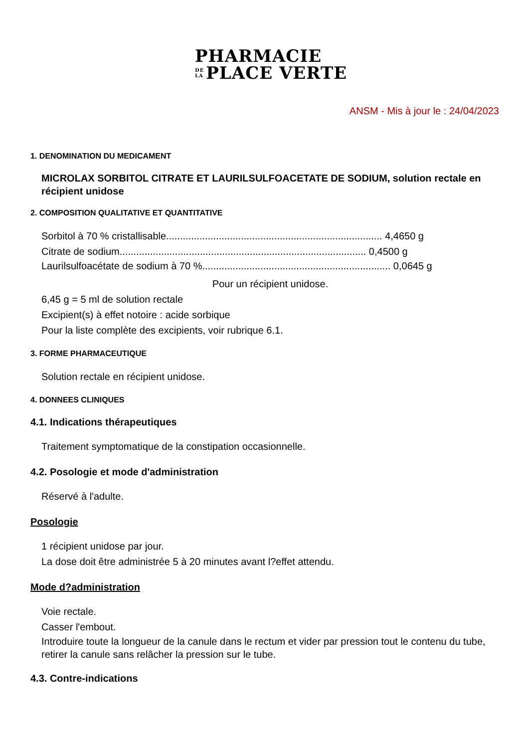PHARMACIE
DE
LA PLACE VERTE
ANSM - Mis à jour le : 24/04/2023
1. DENOMINATION DU MEDICAMENT
MICROLAX SORBITOL CITRATE ET LAURILSULFOACETATE DE SODIUM, solution rectale en récipient unidose
2. COMPOSITION QUALITATIVE ET QUANTITATIVE
Sorbitol à 70 % cristallisable.............................................................................. 4,4650 g
Citrate de sodium......................................................................................... 0,4500 g
Laurilsulfoacétate de sodium à 70 %.................................................................... 0,0645 g
Pour un récipient unidose.
6,45 g = 5 ml de solution rectale
Excipient(s) à effet notoire : acide sorbique
Pour la liste complète des excipients, voir rubrique 6.1.
3. FORME PHARMACEUTIQUE
Solution rectale en récipient unidose.
4. DONNEES CLINIQUES
4.1. Indications thérapeutiques
Traitement symptomatique de la constipation occasionnelle.
4.2. Posologie et mode d'administration
Réservé à l'adulte.
Posologie
1 récipient unidose par jour.
La dose doit être administrée 5 à 20 minutes avant l?effet attendu.
Mode d?administration
Voie rectale.
Casser l'embout.
Introduire toute la longueur de la canule dans le rectum et vider par pression tout le contenu du tube, retirer la canule sans relâcher la pression sur le tube.
4.3. Contre-indications